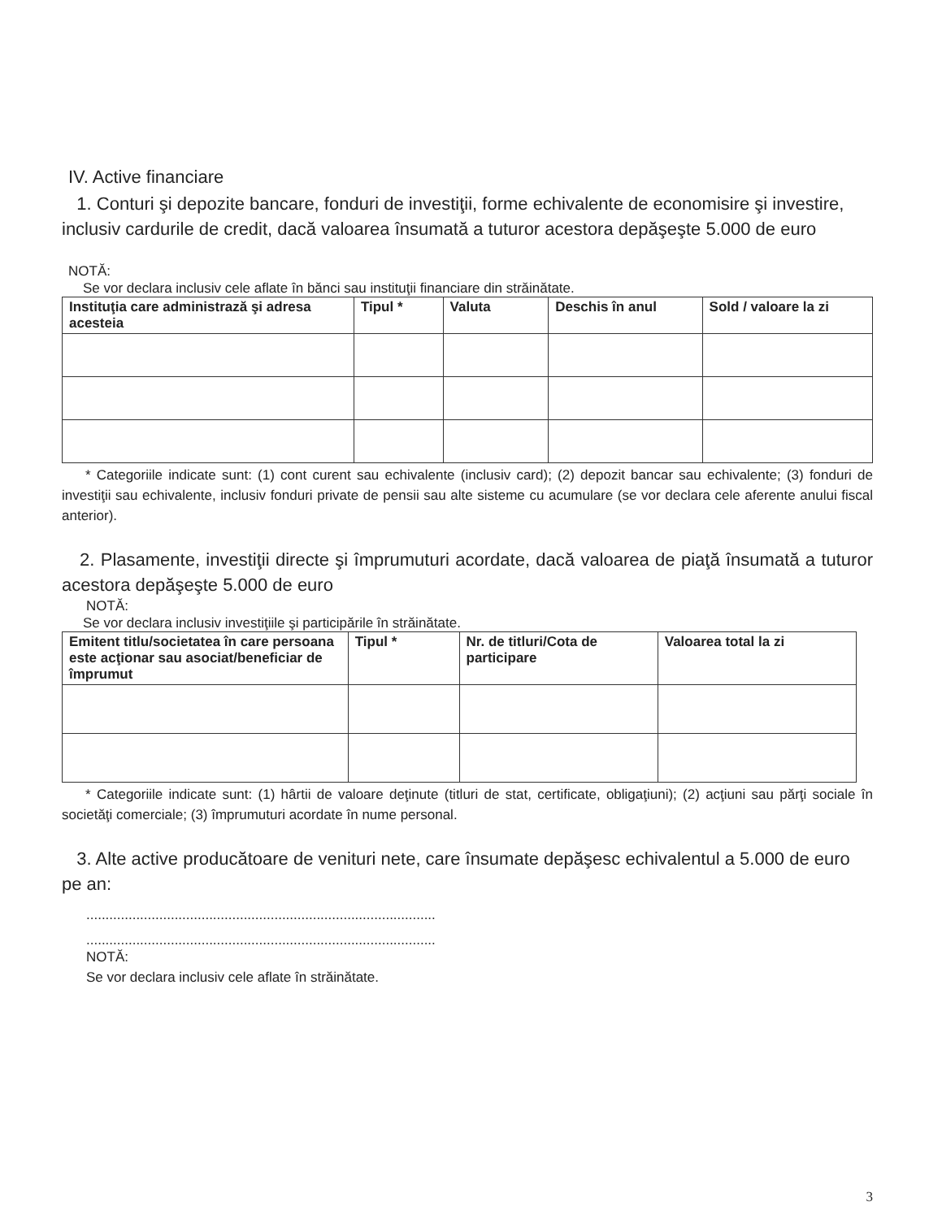IV. Active financiare
1. Conturi şi depozite bancare, fonduri de investiţii, forme echivalente de economisire şi investire, inclusiv cardurile de credit, dacă valoarea însumată a tuturor acestora depăşeşte 5.000 de euro
NOTĂ:
Se vor declara inclusiv cele aflate în bănci sau instituţii financiare din străinătate.
| Instituţia care administrază şi adresa acesteia | Tipul * | Valuta | Deschis în anul | Sold / valoare la zi |
| --- | --- | --- | --- | --- |
* Categoriile indicate sunt: (1) cont curent sau echivalente (inclusiv card); (2) depozit bancar sau echivalente; (3) fonduri de investiţii sau echivalente, inclusiv fonduri private de pensii sau alte sisteme cu acumulare (se vor declara cele aferente anului fiscal anterior).
2. Plasamente, investiţii directe şi împrumuturi acordate, dacă valoarea de piaţă însumată a tuturor acestora depăşeşte 5.000 de euro
NOTĂ:
Se vor declara inclusiv investiţiile şi participările în străinătate.
| Emitent titlu/societatea în care persoana este acţionar sau asociat/beneficiar de împrumut | Tipul * | Nr. de titluri/Cota de participare | Valoarea total la zi |
| --- | --- | --- | --- |
* Categoriile indicate sunt: (1) hârtii de valoare deţinute (titluri de stat, certificate, obligaţiuni); (2) acţiuni sau părţi sociale în societăţi comerciale; (3) împrumuturi acordate în nume personal.
3. Alte active producătoare de venituri nete, care însumate depăşesc echivalentul a 5.000 de euro pe an:
...........................................................................................
...........................................................................................
NOTĂ:
Se vor declara inclusiv cele aflate în străinătate.
3